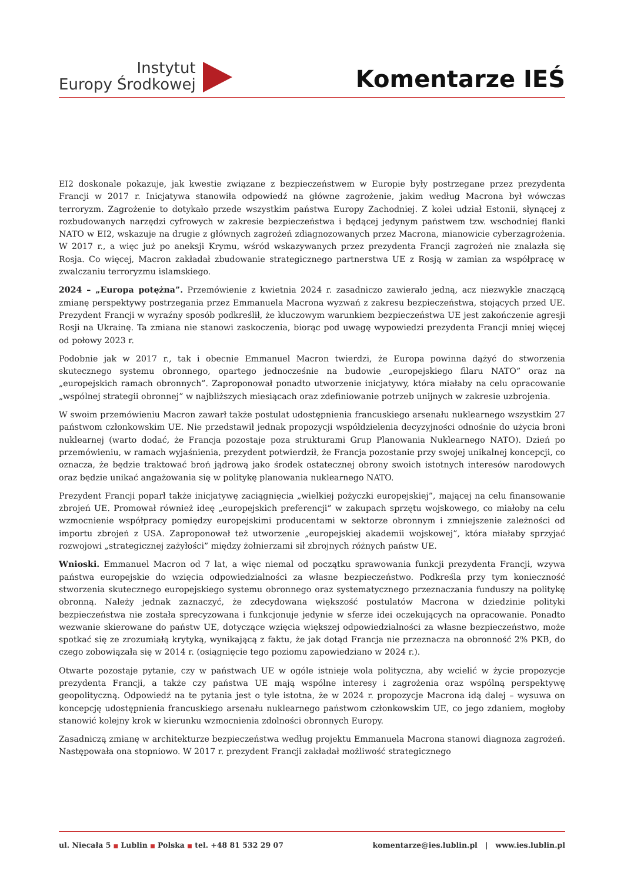Instytut
Europy Środkowej
Komentarze IEŚ
EI2 doskonale pokazuje, jak kwestie związane z bezpieczeństwem w Europie były postrzegane przez prezydenta Francji w 2017 r. Inicjatywa stanowiła odpowiedź na główne zagrożenie, jakim według Macrona był wówczas terroryzm. Zagrożenie to dotykało przede wszystkim państwa Europy Zachodniej. Z kolei udział Estonii, słynącej z rozbudowanych narzędzi cyfrowych w zakresie bezpieczeństwa i będącej jedynym państwem tzw. wschodniej flanki NATO w EI2, wskazuje na drugie z głównych zagrożeń zdiagnozowanych przez Macrona, mianowicie cyberzagrożenia. W 2017 r., a więc już po aneksji Krymu, wśród wskazywanych przez prezydenta Francji zagrożeń nie znalazła się Rosja. Co więcej, Macron zakładał zbudowanie strategicznego partnerstwa UE z Rosją w zamian za współpracę w zwalczaniu terroryzmu islamskiego.
2024 – „Europa potężna”. Przemówienie z kwietnia 2024 r. zasadniczo zawierało jedną, acz niezwykle znaczącą zmianę perspektywy postrzegania przez Emmanuela Macrona wyzwań z zakresu bezpieczeństwa, stojących przed UE. Prezydent Francji w wyraźny sposób podkreślił, że kluczowym warunkiem bezpieczeństwa UE jest zakończenie agresji Rosji na Ukrainę. Ta zmiana nie stanowi zaskoczenia, biorąc pod uwagę wypowiedzi prezydenta Francji mniej więcej od połowy 2023 r.
Podobnie jak w 2017 r., tak i obecnie Emmanuel Macron twierdzi, że Europa powinna dążyć do stworzenia skutecznego systemu obronnego, opartego jednocześnie na budowie „europejskiego filaru NATO” oraz na „europejskich ramach obronnych”. Zaproponował ponadto utworzenie inicjatywy, która miałaby na celu opracowanie „wspólnej strategii obronnej” w najbliższych miesiącach oraz zdefiniowanie potrzeb unijnych w zakresie uzbrojenia.
W swoim przemówieniu Macron zawarł także postulat udostępnienia francuskiego arsenału nuklearnego wszystkim 27 państwom członkowskim UE. Nie przedstawił jednak propozycji współdzielenia decyzyjności odnośnie do użycia broni nuklearnej (warto dodać, że Francja pozostaje poza strukturami Grup Planowania Nuklearnego NATO). Dzień po przemówieniu, w ramach wyjaśnienia, prezydent potwierdził, że Francja pozostanie przy swojej unikalnej koncepcji, co oznacza, że będzie traktować broń jądrową jako środek ostatecznej obrony swoich istotnych interesów narodowych oraz będzie unikać angażowania się w politykę planowania nuklearnego NATO.
Prezydent Francji poparł także inicjatywę zaciągnięcia „wielkiej pożyczki europejskiej”, mającej na celu finansowanie zbrojeń UE. Promował również ideę „europejskich preferencji” w zakupach sprzętu wojskowego, co miałoby na celu wzmocnienie współpracy pomiędzy europejskimi producentami w sektorze obronnym i zmniejszenie zależności od importu zbrojeń z USA. Zaproponował też utworzenie „europejskiej akademii wojskowej”, która miałaby sprzyjać rozwojowi „strategicznej zażyłości” między żołnierzami sił zbrojnych różnych państw UE.
Wnioski. Emmanuel Macron od 7 lat, a więc niemal od początku sprawowania funkcji prezydenta Francji, wzywa państwa europejskie do wzięcia odpowiedzialności za własne bezpieczeństwo. Podkreśla przy tym konieczność stworzenia skutecznego europejskiego systemu obronnego oraz systematycznego przeznaczania funduszy na politykę obronną. Należy jednak zaznaczyć, że zdecydowana większość postulatów Macrona w dziedzinie polityki bezpieczeństwa nie została sprecyzowana i funkcjonuje jedynie w sferze idei oczekujących na opracowanie. Ponadto wezwanie skierowane do państw UE, dotyczące wzięcia większej odpowiedzialności za własne bezpieczeństwo, może spotkać się ze zrozumiałą krytyką, wynikającą z faktu, że jak dotąd Francja nie przeznacza na obronność 2% PKB, do czego zobowiązała się w 2014 r. (osiągnięcie tego poziomu zapowiedziano w 2024 r.).
Otwarte pozostaje pytanie, czy w państwach UE w ogóle istnieje wola polityczna, aby wcielić w życie propozycje prezydenta Francji, a także czy państwa UE mają wspólne interesy i zagrożenia oraz wspólną perspektywę geopolityczną. Odpowiedź na te pytania jest o tyle istotna, że w 2024 r. propozycje Macrona idą dalej – wysuwa on koncepcję udostępnienia francuskiego arsenału nuklearnego państwom członkowskim UE, co jego zdaniem, mogłoby stanowić kolejny krok w kierunku wzmocnienia zdolności obronnych Europy.
Zasadniczą zmianę w architekturze bezpieczeństwa według projektu Emmanuela Macrona stanowi diagnoza zagrożeń. Następowała ona stopniowo. W 2017 r. prezydent Francji zakładał możliwość strategicznego
ul. Niecała 5 ■ Lublin ■ Polska ■ tel. +48 81 532 29 07
komentarze@ies.lublin.pl | www.ies.lublin.pl